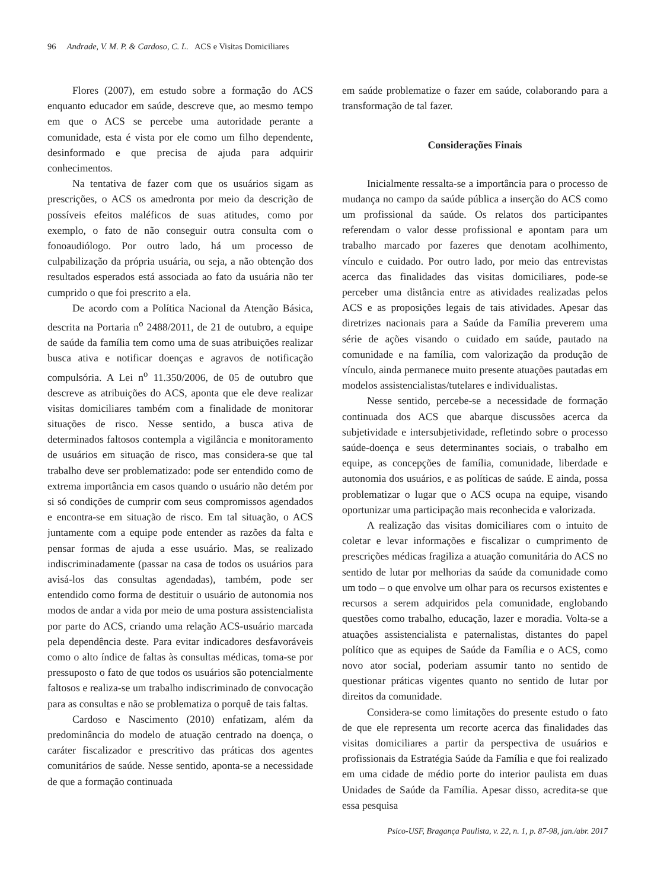96 Andrade, V. M. P. & Cardoso, C. L. ACS e Visitas Domiciliares
Flores (2007), em estudo sobre a formação do ACS enquanto educador em saúde, descreve que, ao mesmo tempo em que o ACS se percebe uma autoridade perante a comunidade, esta é vista por ele como um filho dependente, desinformado e que precisa de ajuda para adquirir conhecimentos.
Na tentativa de fazer com que os usuários sigam as prescrições, o ACS os amedronta por meio da descrição de possíveis efeitos maléficos de suas atitudes, como por exemplo, o fato de não conseguir outra consulta com o fonoaudiólogo. Por outro lado, há um processo de culpabilização da própria usuária, ou seja, a não obtenção dos resultados esperados está associada ao fato da usuária não ter cumprido o que foi prescrito a ela.
De acordo com a Política Nacional da Atenção Básica, descrita na Portaria n<sup>o</sup> 2488/2011, de 21 de outubro, a equipe de saúde da família tem como uma de suas atribuições realizar busca ativa e notificar doenças e agravos de notificação compulsória. A Lei n<sup>o</sup> 11.350/2006, de 05 de outubro que descreve as atribuições do ACS, aponta que ele deve realizar visitas domiciliares também com a finalidade de monitorar situações de risco. Nesse sentido, a busca ativa de determinados faltosos contempla a vigilância e monitoramento de usuários em situação de risco, mas considera-se que tal trabalho deve ser problematizado: pode ser entendido como de extrema importância em casos quando o usuário não detém por si só condições de cumprir com seus compromissos agendados e encontra-se em situação de risco. Em tal situação, o ACS juntamente com a equipe pode entender as razões da falta e pensar formas de ajuda a esse usuário. Mas, se realizado indiscriminadamente (passar na casa de todos os usuários para avisá-los das consultas agendadas), também, pode ser entendido como forma de destituir o usuário de autonomia nos modos de andar a vida por meio de uma postura assistencialista por parte do ACS, criando uma relação ACS-usuário marcada pela dependência deste. Para evitar indicadores desfavoráveis como o alto índice de faltas às consultas médicas, toma-se por pressuposto o fato de que todos os usuários são potencialmente faltosos e realiza-se um trabalho indiscriminado de convocação para as consultas e não se problematiza o porquê de tais faltas.
Cardoso e Nascimento (2010) enfatizam, além da predominância do modelo de atuação centrado na doença, o caráter fiscalizador e prescritivo das práticas dos agentes comunitários de saúde. Nesse sentido, aponta-se a necessidade de que a formação continuada
em saúde problematize o fazer em saúde, colaborando para a transformação de tal fazer.
Considerações Finais
Inicialmente ressalta-se a importância para o processo de mudança no campo da saúde pública a inserção do ACS como um profissional da saúde. Os relatos dos participantes referendam o valor desse profissional e apontam para um trabalho marcado por fazeres que denotam acolhimento, vínculo e cuidado. Por outro lado, por meio das entrevistas acerca das finalidades das visitas domiciliares, pode-se perceber uma distância entre as atividades realizadas pelos ACS e as proposições legais de tais atividades. Apesar das diretrizes nacionais para a Saúde da Família preverem uma série de ações visando o cuidado em saúde, pautado na comunidade e na família, com valorização da produção de vínculo, ainda permanece muito presente atuações pautadas em modelos assistencialistas/tutelares e individualistas.
Nesse sentido, percebe-se a necessidade de formação continuada dos ACS que abarque discussões acerca da subjetividade e intersubjetividade, refletindo sobre o processo saúde-doença e seus determinantes sociais, o trabalho em equipe, as concepções de família, comunidade, liberdade e autonomia dos usuários, e as políticas de saúde. E ainda, possa problematizar o lugar que o ACS ocupa na equipe, visando oportunizar uma participação mais reconhecida e valorizada.
A realização das visitas domiciliares com o intuito de coletar e levar informações e fiscalizar o cumprimento de prescrições médicas fragiliza a atuação comunitária do ACS no sentido de lutar por melhorias da saúde da comunidade como um todo – o que envolve um olhar para os recursos existentes e recursos a serem adquiridos pela comunidade, englobando questões como trabalho, educação, lazer e moradia. Volta-se a atuações assistencialista e paternalistas, distantes do papel político que as equipes de Saúde da Família e o ACS, como novo ator social, poderiam assumir tanto no sentido de questionar práticas vigentes quanto no sentido de lutar por direitos da comunidade.
Considera-se como limitações do presente estudo o fato de que ele representa um recorte acerca das finalidades das visitas domiciliares a partir da perspectiva de usuários e profissionais da Estratégia Saúde da Família e que foi realizado em uma cidade de médio porte do interior paulista em duas Unidades de Saúde da Família. Apesar disso, acredita-se que essa pesquisa
Psico-USF, Bragança Paulista, v. 22, n. 1, p. 87-98, jan./abr. 2017